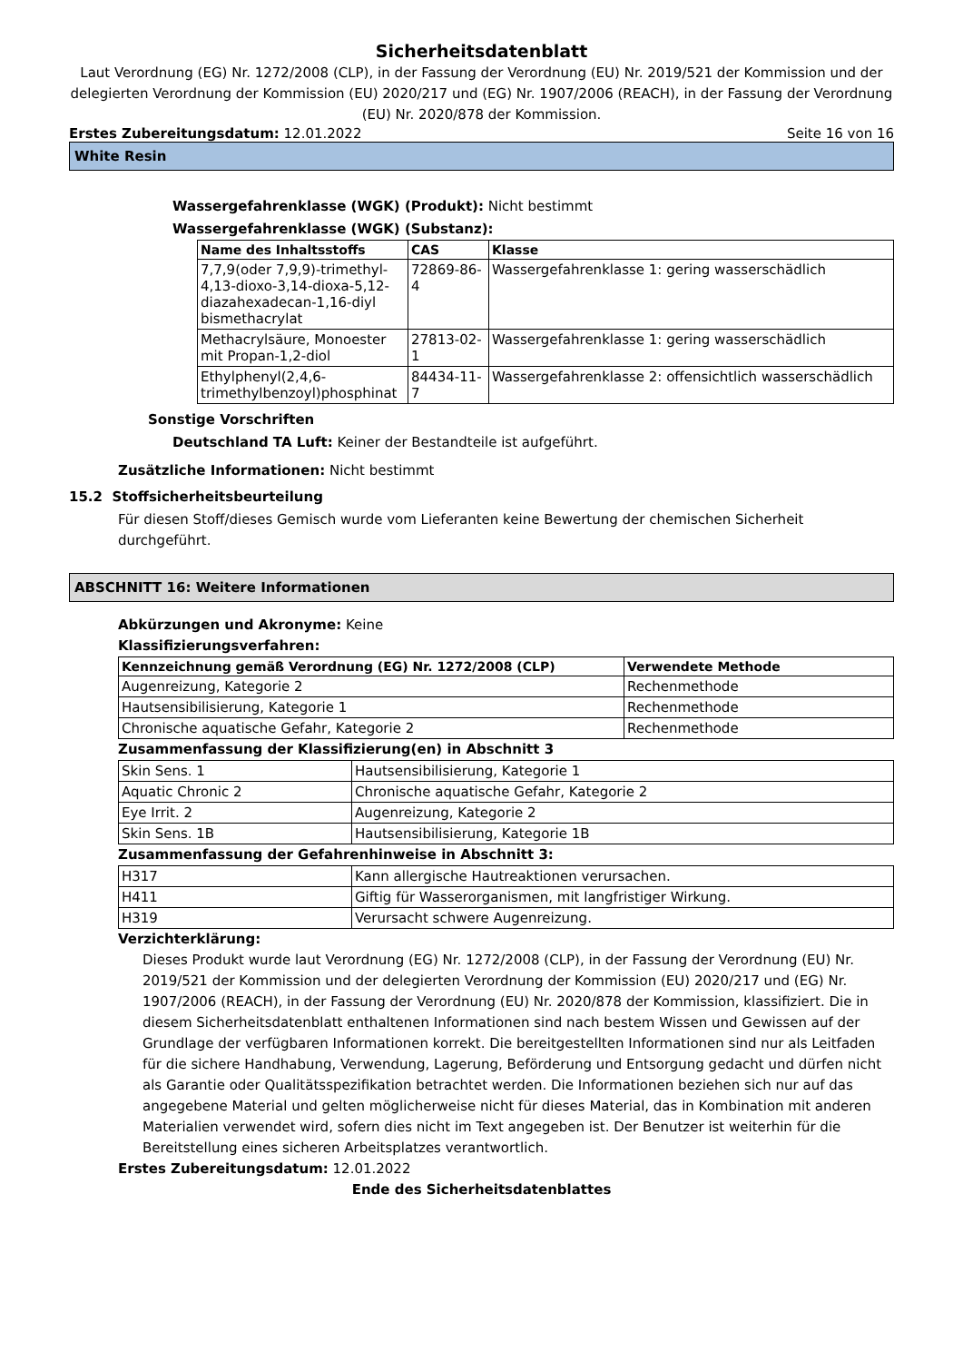Sicherheitsdatenblatt
Laut Verordnung (EG) Nr. 1272/2008 (CLP), in der Fassung der Verordnung (EU) Nr. 2019/521 der Kommission und der delegierten Verordnung der Kommission (EU) 2020/217 und (EG) Nr. 1907/2006 (REACH), in der Fassung der Verordnung (EU) Nr. 2020/878 der Kommission.
Erstes Zubereitungsdatum: 12.01.2022 Seite 16 von 16
White Resin
Wassergefahrenklasse (WGK) (Produkt): Nicht bestimmt
Wassergefahrenklasse (WGK) (Substanz):
| Name des Inhaltsstoffs | CAS | Klasse |
| --- | --- | --- |
| 7,7,9(oder 7,9,9)-trimethyl-4,13-dioxo-3,14-dioxa-5,12-diazahexadecan-1,16-diyl bismethacrylat | 72869-86-4 | Wassergefahrenklasse 1: gering wasserschädlich |
| Methacrylsäure, Monoester mit Propan-1,2-diol | 27813-02-1 | Wassergefahrenklasse 1: gering wasserschädlich |
| Ethylphenyl(2,4,6-trimethylbenzoyl)phosphinat | 84434-11-7 | Wassergefahrenklasse 2: offensichtlich wasserschädlich |
Sonstige Vorschriften
Deutschland TA Luft: Keiner der Bestandteile ist aufgeführt.
Zusätzliche Informationen: Nicht bestimmt
15.2 Stoffsicherheitsbeurteilung
Für diesen Stoff/dieses Gemisch wurde vom Lieferanten keine Bewertung der chemischen Sicherheit durchgeführt.
ABSCHNITT 16: Weitere Informationen
Abkürzungen und Akronyme: Keine
Klassifizierungsverfahren:
| Kennzeichnung gemäß Verordnung (EG) Nr. 1272/2008 (CLP) | Verwendete Methode |
| --- | --- |
| Augenreizung, Kategorie 2 | Rechenmethode |
| Hautsensibilisierung, Kategorie 1 | Rechenmethode |
| Chronische aquatische Gefahr, Kategorie 2 | Rechenmethode |
Zusammenfassung der Klassifizierung(en) in Abschnitt 3
| Skin Sens. 1 | Hautsensibilisierung, Kategorie 1 |
| Aquatic Chronic 2 | Chronische aquatische Gefahr, Kategorie 2 |
| Eye Irrit. 2 | Augenreizung, Kategorie 2 |
| Skin Sens. 1B | Hautsensibilisierung, Kategorie 1B |
Zusammenfassung der Gefahrenhinweise in Abschnitt 3:
| H317 | Kann allergische Hautreaktionen verursachen. |
| H411 | Giftig für Wasserorganismen, mit langfristiger Wirkung. |
| H319 | Verursacht schwere Augenreizung. |
Verzichterklärung:
Dieses Produkt wurde laut Verordnung (EG) Nr. 1272/2008 (CLP), in der Fassung der Verordnung (EU) Nr. 2019/521 der Kommission und der delegierten Verordnung der Kommission (EU) 2020/217 und (EG) Nr. 1907/2006 (REACH), in der Fassung der Verordnung (EU) Nr. 2020/878 der Kommission, klassifiziert. Die in diesem Sicherheitsdatenblatt enthaltenen Informationen sind nach bestem Wissen und Gewissen auf der Grundlage der verfügbaren Informationen korrekt. Die bereitgestellten Informationen sind nur als Leitfaden für die sichere Handhabung, Verwendung, Lagerung, Beförderung und Entsorgung gedacht und dürfen nicht als Garantie oder Qualitätsspezifikation betrachtet werden. Die Informationen beziehen sich nur auf das angegebene Material und gelten möglicherweise nicht für dieses Material, das in Kombination mit anderen Materialien verwendet wird, sofern dies nicht im Text angegeben ist. Der Benutzer ist weiterhin für die Bereitstellung eines sicheren Arbeitsplatzes verantwortlich.
Erstes Zubereitungsdatum: 12.01.2022
Ende des Sicherheitsdatenblattes